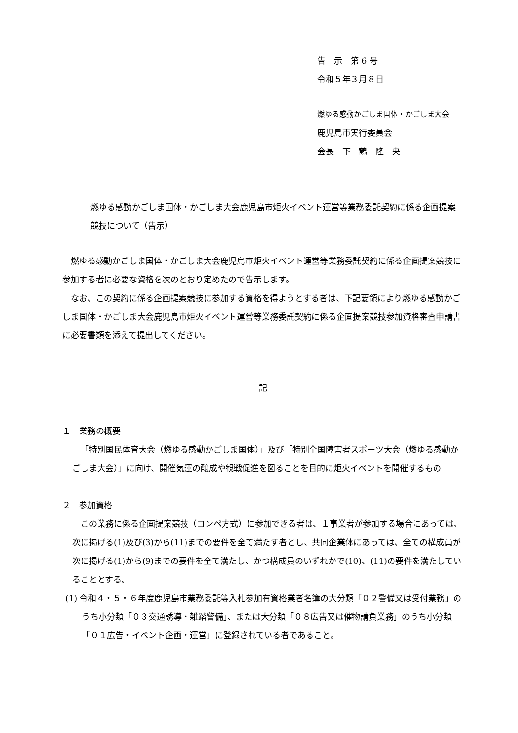告　示　第 6 号
令和５年３月８日
燃ゆる感動かごしま国体・かごしま大会
鹿児島市実行委員会
会長　下　鶴　隆　央
燃ゆる感動かごしま国体・かごしま大会鹿児島市炬火イベント運営等業務委託契約に係る企画提案競技について（告示）
燃ゆる感動かごしま国体・かごしま大会鹿児島市炬火イベント運営等業務委託契約に係る企画提案競技に参加する者に必要な資格を次のとおり定めたので告示します。
なお、この契約に係る企画提案競技に参加する資格を得ようとする者は、下記要領により燃ゆる感動かごしま国体・かごしま大会鹿児島市炬火イベント運営等業務委託契約に係る企画提案競技参加資格審査申請書に必要書類を添えて提出してください。
記
１　業務の概要
「特別国民体育大会（燃ゆる感動かごしま国体）」及び「特別全国障害者スポーツ大会（燃ゆる感動かごしま大会）」に向け、開催気運の醸成や観戦促進を図ることを目的に炬火イベントを開催するもの
２　参加資格
この業務に係る企画提案競技（コンペ方式）に参加できる者は、１事業者が参加する場合にあっては、次に掲げる(1)及び(3)から(11)までの要件を全て満たす者とし、共同企業体にあっては、全ての構成員が次に掲げる(1)から(9)までの要件を全て満たし、かつ構成員のいずれかで(10)、(11)の要件を満たしていることとする。
(1) 令和４・５・６年度鹿児島市業務委託等入札参加有資格業者名簿の大分類「０２警備又は受付業務」のうち小分類「０３交通誘導・雑踏警備」、または大分類「０８広告又は催物請負業務」のうち小分類「０１広告・イベント企画・運営」に登録されている者であること。